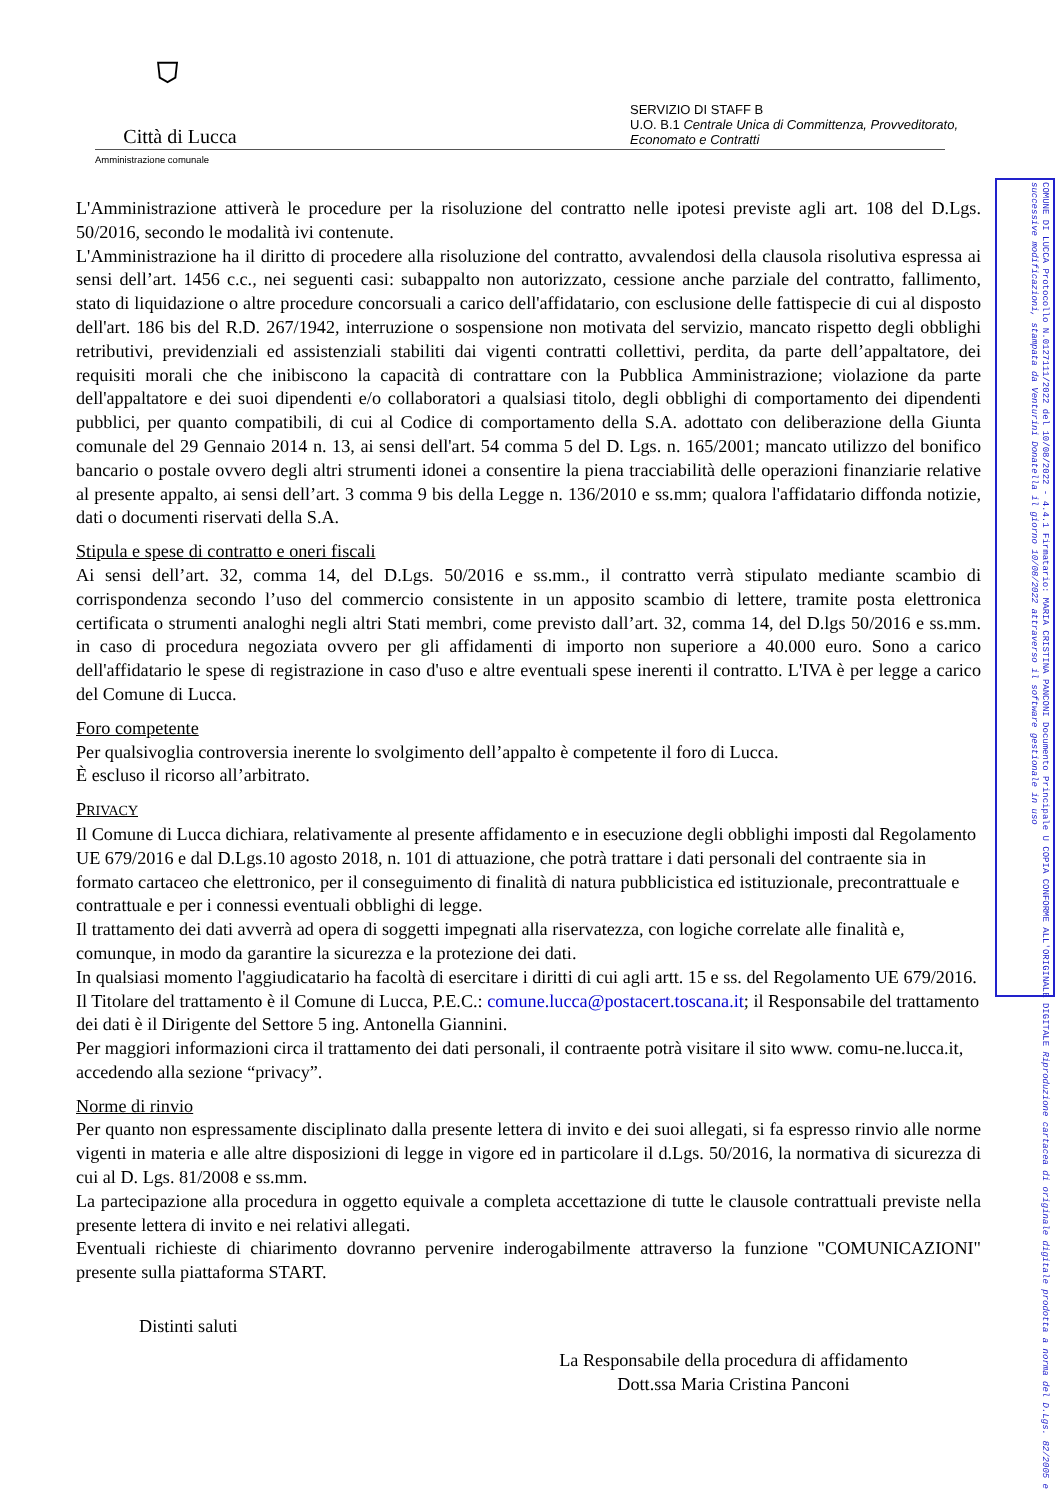⛉
Città di Lucca
SERVIZIO DI STAFF B
U.O. B.1 Centrale Unica di Committenza, Provveditorato,
Economato e Contratti
Amministrazione comunale
L'Amministrazione attiverà le procedure per la risoluzione del contratto nelle ipotesi previste agli art. 108 del D.Lgs. 50/2016, secondo le modalità ivi contenute.
L'Amministrazione ha il diritto di procedere alla risoluzione del contratto, avvalendosi della clausola risolutiva espressa ai sensi dell’art. 1456 c.c., nei seguenti casi: subappalto non autorizzato, cessione anche parziale del contratto, fallimento, stato di liquidazione o altre procedure concorsuali a carico dell'affidatario, con esclusione delle fattispecie di cui al disposto dell'art. 186 bis del R.D. 267/1942, interruzione o sospensione non motivata del servizio, mancato rispetto degli obblighi retributivi, previdenziali ed assistenziali stabiliti dai vigenti contratti collettivi, perdita, da parte dell’appaltatore, dei requisiti morali che che inibiscono la capacità di contrattare con la Pubblica Amministrazione; violazione da parte dell'appaltatore e dei suoi dipendenti e/o collaboratori a qualsiasi titolo, degli obblighi di comportamento dei dipendenti pubblici, per quanto compatibili, di cui al Codice di comportamento della S.A. adottato con deliberazione della Giunta comunale del 29 Gennaio 2014 n. 13, ai sensi dell'art. 54 comma 5 del D. Lgs. n. 165/2001; mancato utilizzo del bonifico bancario o postale ovvero degli altri strumenti idonei a consentire la piena tracciabilità delle operazioni finanziarie relative al presente appalto, ai sensi dell’art. 3 comma 9 bis della Legge n. 136/2010 e ss.mm; qualora l'affidatario diffonda notizie, dati o documenti riservati della S.A.
Stipula e spese di contratto e oneri fiscali
Ai sensi dell’art. 32, comma 14, del D.Lgs. 50/2016 e ss.mm., il contratto verrà stipulato mediante scambio di corrispondenza secondo l’uso del commercio consistente in un apposito scambio di lettere, tramite posta elettronica certificata o strumenti analoghi negli altri Stati membri, come previsto dall’art. 32, comma 14, del D.lgs 50/2016 e ss.mm. in caso di procedura negoziata ovvero per gli affidamenti di importo non superiore a 40.000 euro. Sono a carico dell'affidatario le spese di registrazione in caso d'uso e altre eventuali spese inerenti il contratto. L'IVA è per legge a carico del Comune di Lucca.
Foro competente
Per qualsivoglia controversia inerente lo svolgimento dell’appalto è competente il foro di Lucca.
È escluso il ricorso all’arbitrato.
PRIVACY
Il Comune di Lucca dichiara, relativamente al presente affidamento e in esecuzione degli obblighi imposti dal Regolamento UE 679/2016 e dal D.Lgs.10 agosto 2018, n. 101 di attuazione, che potrà trattare i dati personali del contraente sia in formato cartaceo che elettronico, per il conseguimento di finalità di natura pubblicistica ed istituzionale, precontrattuale e contrattuale e per i connessi eventuali obblighi di legge.
Il trattamento dei dati avverrà ad opera di soggetti impegnati alla riservatezza, con logiche correlate alle finalità e, comunque, in modo da garantire la sicurezza e la protezione dei dati.
In qualsiasi momento l'aggiudicatario ha facoltà di esercitare i diritti di cui agli artt. 15 e ss. del Regolamento UE 679/2016.
Il Titolare del trattamento è il Comune di Lucca, P.E.C.: comune.lucca@postacert.toscana.it; il Responsabile del trattamento dei dati è il Dirigente del Settore 5 ing. Antonella Giannini.
Per maggiori informazioni circa il trattamento dei dati personali, il contraente potrà visitare il sito www. comu-ne.lucca.it, accedendo alla sezione “privacy”.
Norme di rinvio
Per quanto non espressamente disciplinato dalla presente lettera di invito e dei suoi allegati, si fa espresso rinvio alle norme vigenti in materia e alle altre disposizioni di legge in vigore ed in particolare il d.Lgs. 50/2016, la normativa di sicurezza di cui al D. Lgs. 81/2008 e ss.mm.
La partecipazione alla procedura in oggetto equivale a completa accettazione di tutte le clausole contrattuali previste nella presente lettera di invito e nei relativi allegati.
Eventuali richieste di chiarimento dovranno pervenire inderogabilmente attraverso la funzione "COMUNICAZIONI" presente sulla piattaforma START.
Distinti saluti
La Responsabile della procedura di affidamento
Dott.ssa Maria Cristina Panconi
COMUNE DI LUCCA Protocollo N.0127111/2022 del 10/08/2022 - 4.4.1 Firmatario: MARIA CRISTINA PANCONI Documento Principale U COPIA CONFORME ALL'ORIGINALE DIGITALE Riproduzione cartacea di originale digitale prodotta a norma del D.Lgs. 82/2005 e successive modificazioni, stampata da Venturini Donatella il giorno 10/08/2022 attraverso il software gestionale in uso